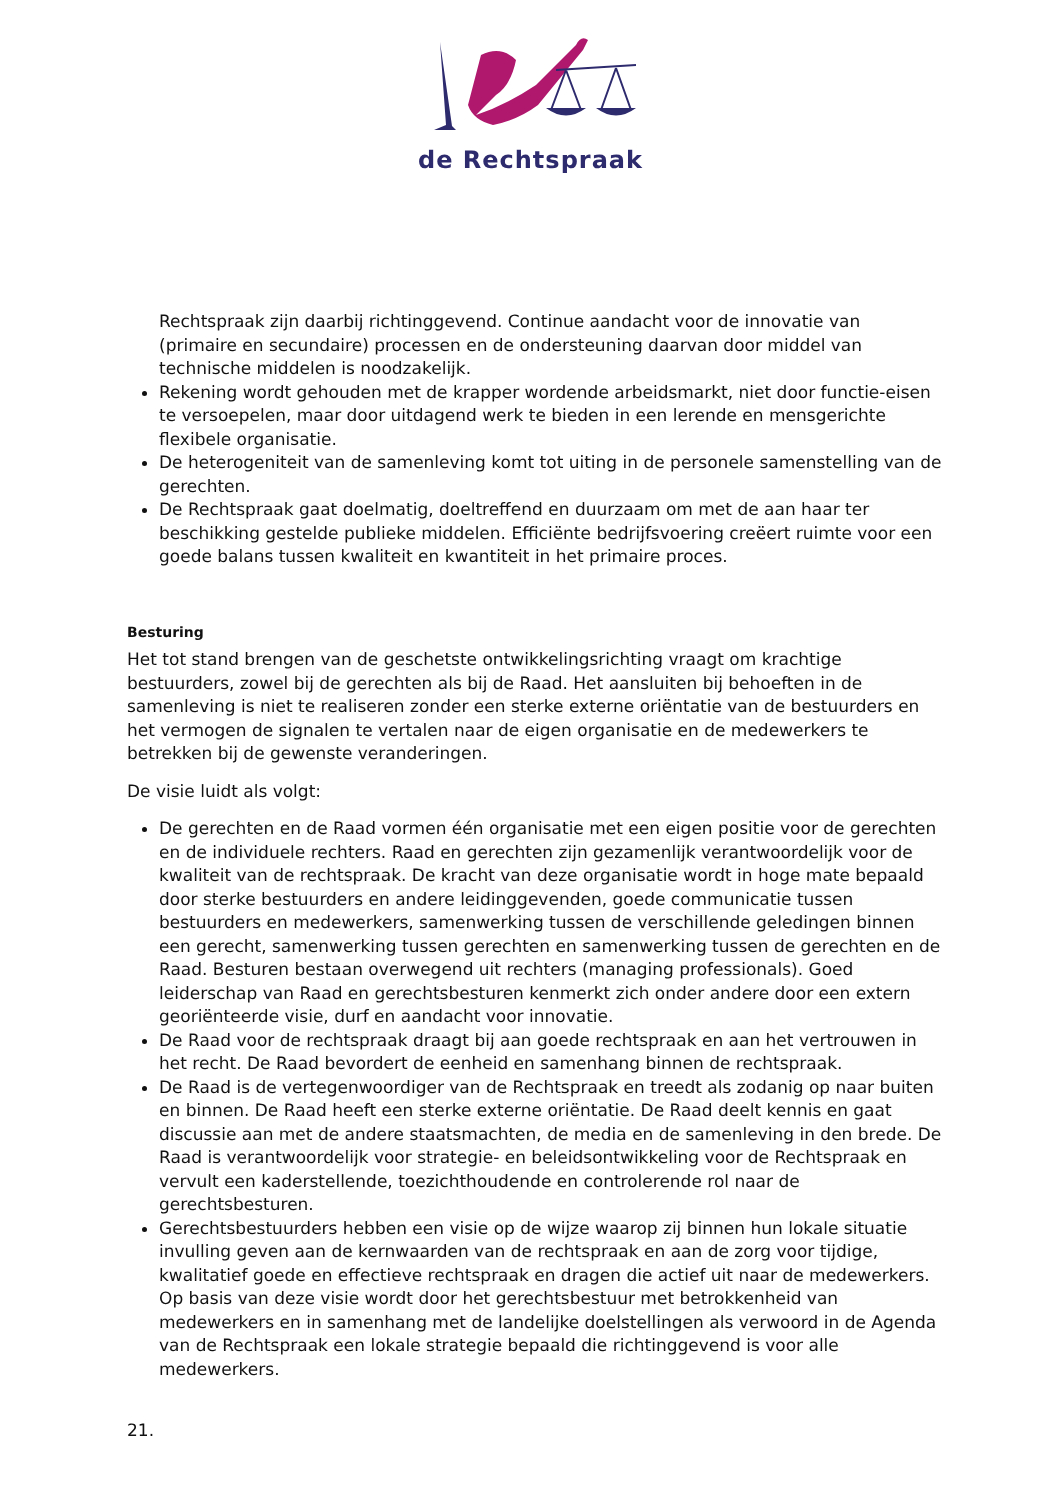de Rechtspraak
Rechtspraak zijn daarbij richtinggevend. Continue aandacht voor de innovatie van (primaire en secundaire) processen en de ondersteuning daarvan door middel van technische middelen is noodzakelijk.
Rekening wordt gehouden met de krapper wordende arbeidsmarkt, niet door functie-eisen te versoepelen, maar door uitdagend werk te bieden in een lerende en mensgerichte flexibele organisatie.
De heterogeniteit van de samenleving komt tot uiting in de personele samenstelling van de gerechten.
De Rechtspraak gaat doelmatig, doeltreffend en duurzaam om met de aan haar ter beschikking gestelde publieke middelen. Efficiënte bedrijfsvoering creëert ruimte voor een goede balans tussen kwaliteit en kwantiteit in het primaire proces.
Besturing
Het tot stand brengen van de geschetste ontwikkelingsrichting vraagt om krachtige bestuurders, zowel bij de gerechten als bij de Raad. Het aansluiten bij behoeften in de samenleving is niet te realiseren zonder een sterke externe oriëntatie van de bestuurders en het vermogen de signalen te vertalen naar de eigen organisatie en de medewerkers te betrekken bij de gewenste veranderingen.
De visie luidt als volgt:
De gerechten en de Raad vormen één organisatie met een eigen positie voor de gerechten en de individuele rechters. Raad en gerechten zijn gezamenlijk verantwoordelijk voor de kwaliteit van de rechtspraak. De kracht van deze organisatie wordt in hoge mate bepaald door sterke bestuurders en andere leidinggevenden, goede communicatie tussen bestuurders en medewerkers, samenwerking tussen de verschillende geledingen binnen een gerecht, samenwerking tussen gerechten en samenwerking tussen de gerechten en de Raad. Besturen bestaan overwegend uit rechters (managing professionals). Goed leiderschap van Raad en gerechtsbesturen kenmerkt zich onder andere door een extern georiënteerde visie, durf en aandacht voor innovatie.
De Raad voor de rechtspraak draagt bij aan goede rechtspraak en aan het vertrouwen in het recht. De Raad bevordert de eenheid en samenhang binnen de rechtspraak.
De Raad is de vertegenwoordiger van de Rechtspraak en treedt als zodanig op naar buiten en binnen. De Raad heeft een sterke externe oriëntatie. De Raad deelt kennis en gaat discussie aan met de andere staatsmachten, de media en de samenleving in den brede. De Raad is verantwoordelijk voor strategie- en beleidsontwikkeling voor de Rechtspraak en vervult een kaderstellende, toezichthoudende en controlerende rol naar de gerechtsbesturen.
Gerechtsbestuurders hebben een visie op de wijze waarop zij binnen hun lokale situatie invulling geven aan de kernwaarden van de rechtspraak en aan de zorg voor tijdige, kwalitatief goede en effectieve rechtspraak en dragen die actief uit naar de medewerkers. Op basis van deze visie wordt door het gerechtsbestuur met betrokkenheid van medewerkers en in samenhang met de landelijke doelstellingen als verwoord in de Agenda van de Rechtspraak een lokale strategie bepaald die richtinggevend is voor alle medewerkers.
21.